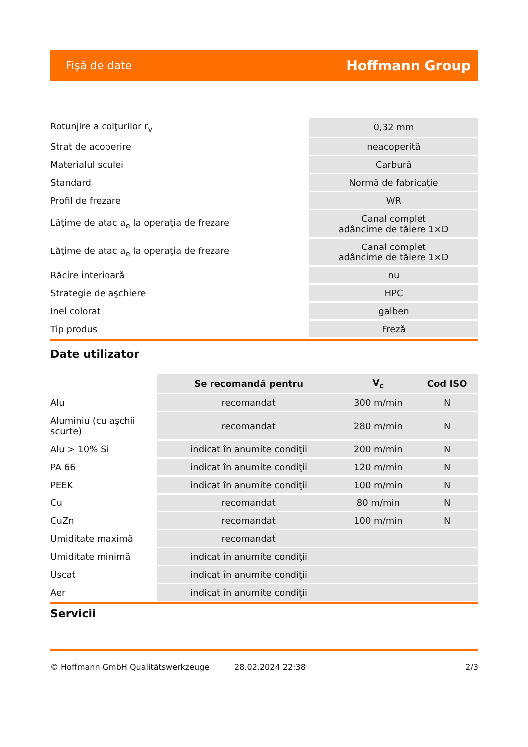Fişă de date Hoffmann Group
| Rotunjire a colţurilor r<sub>v</sub> | 0,32 mm |
| Strat de acoperire | neacoperită |
| Materialul sculei | Carbură |
| Standard | Normă de fabricaţie |
| Profil de frezare | WR |
| Lăţime de atac a<sub>e</sub> la operaţia de frezare | Canal complet adâncime de tăiere 1×D |
| Lăţime de atac a<sub>e</sub> la operaţia de frezare | Canal complet adâncime de tăiere 1×D |
| Răcire interioară | nu |
| Strategie de aşchiere | HPC |
| Inel colorat | galben |
| Tip produs | Freză |
Date utilizator
| | Se recomandă pentru | V<sub>c</sub> | Cod ISO |
| --- | --- | --- | --- |
| Alu | recomandat | 300 m/min | N |
| Aluminiu (cu aşchii scurte) | recomandat | 280 m/min | N |
| Alu > 10% Si | indicat în anumite condiţii | 200 m/min | N |
| PA 66 | indicat în anumite condiţii | 120 m/min | N |
| PEEK | indicat în anumite condiţii | 100 m/min | N |
| Cu | recomandat | 80 m/min | N |
| CuZn | recomandat | 100 m/min | N |
| Umiditate maximă | recomandat | | |
| Umiditate minimă | indicat în anumite condiţii | | |
| Uscat | indicat în anumite condiţii | | |
| Aer | indicat în anumite condiţii | | |
Servicii
© Hoffmann GmbH Qualitätswerkzeuge 28.02.2024 22:38 2/3